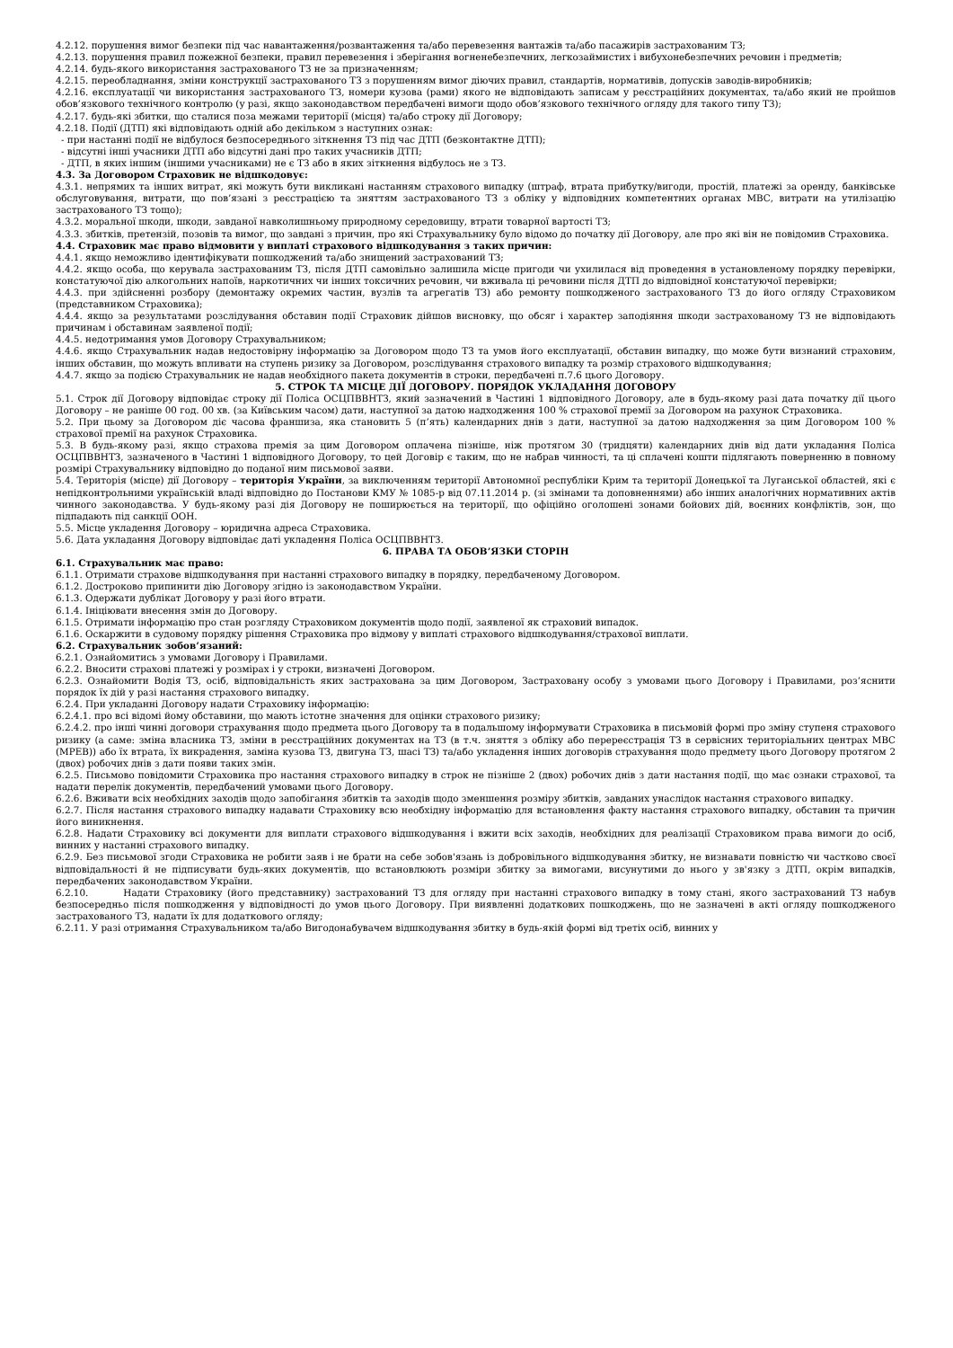4.2.12. порушення вимог безпеки під час навантаження/розвантаження та/або перевезення вантажів та/або пасажирів застрахованим ТЗ;
4.2.13. порушення правил пожежної безпеки, правил перевезення і зберігання вогненебезпечних, легкозаймистих і вибухонебезпечних речовин і предметів;
4.2.14. будь-якого використання застрахованого ТЗ не за призначенням;
4.2.15. переобладнання, зміни конструкції застрахованого ТЗ з порушенням вимог діючих правил, стандартів, нормативів, допусків заводів-виробників;
4.2.16. експлуатації чи використання застрахованого ТЗ, номери кузова (рами) якого не відповідають записам у реєстраційних документах, та/або який не пройшов обов’язкового технічного контролю (у разі, якщо законодавством передбачені вимоги щодо обов’язкового технічного огляду для такого типу ТЗ);
4.2.17. будь-які збитки, що сталися поза межами території (місця) та/або строку дії Договору;
4.2.18. Події (ДТП) які відповідають одній або декільком з наступних ознак:
- при настанні події не відбулося безпосереднього зіткнення ТЗ під час ДТП (безконтактне ДТП);
- відсутні інші учасники ДТП або відсутні дані про таких учасників ДТП;
- ДТП, в яких іншим (іншими учасниками) не є ТЗ або в яких зіткнення відбулось не з ТЗ.
4.3. За Договором Страховик не відшкодовує:
4.3.1. непрямих та інших витрат, які можуть бути викликані настанням страхового випадку (штраф, втрата прибутку/вигоди, простій, платежі за оренду, банківське обслуговування, витрати, що пов’язані з реєстрацією та зняттям застрахованого ТЗ з обліку у відповідних компетентних органах МВС, витрати на утилізацію застрахованого ТЗ тощо);
4.3.2. моральної шкоди, шкоди, завданої навколишньому природному середовищу, втрати товарної вартості ТЗ;
4.3.3. збитків, претензій, позовів та вимог, що завдані з причин, про які Страхувальнику було відомо до початку дії Договору, але про які він не повідомив Страховика.
4.4. Страховик має право відмовити у виплаті страхового відшкодування з таких причин:
4.4.1. якщо неможливо ідентифікувати пошкоджений та/або знищений застрахований ТЗ;
4.4.2. якщо особа, що керувала застрахованим ТЗ, після ДТП самовільно залишила місце пригоди чи ухилилася від проведення в установленому порядку перевірки, констатуючої дію алкогольних напоїв, наркотичних чи інших токсичних речовин, чи вживала ці речовини після ДТП до відповідної констатуючої перевірки;
4.4.3. при здійсненні розбору (демонтажу окремих частин, вузлів та агрегатів ТЗ) або ремонту пошкодженого застрахованого ТЗ до його огляду Страховиком (представником Страховика);
4.4.4. якщо за результатами розслідування обставин події Страховик дійшов висновку, що обсяг і характер заподіяння шкоди застрахованому ТЗ не відповідають причинам і обставинам заявленої події;
4.4.5. недотримання умов Договору Страхувальником;
4.4.6. якщо Страхувальник надав недостовірну інформацію за Договором щодо ТЗ та умов його експлуатації, обставин випадку, що може бути визнаний страховим, інших обставин, що можуть впливати на ступень ризику за Договором, розслідування страхового випадку та розмір страхового відшкодування;
4.4.7. якщо за подією Страхувальник не надав необхідного пакета документів в строки, передбачені п.7.6 цього Договору.
5. СТРОК ТА МІСЦЕ ДІЇ ДОГОВОРУ. ПОРЯДОК УКЛАДАННЯ ДОГОВОРУ
5.1. Строк дії Договору відповідає строку дії Поліса ОСЦПВВНТЗ, який зазначений в Частині 1 відповідного Договору, але в будь-якому разі дата початку дії цього Договору – не раніше 00 год. 00 хв. (за Київським часом) дати, наступної за датою надходження 100 % страхової премії за Договором на рахунок Страховика.
5.2. При цьому за Договором діє часова франшиза, яка становить 5 (п’ять) календарних днів з дати, наступної за датою надходження за цим Договором 100 % страхової премії на рахунок Страховика.
5.3. В будь-якому разі, якщо страхова премія за цим Договором оплачена пізніше, ніж протягом 30 (тридцяти) календарних днів від дати укладання Поліса ОСЦПВВНТЗ, зазначеного в Частині 1 відповідного Договору, то цей Договір є таким, що не набрав чинності, та ці сплачені кошти підлягають поверненню в повному розмірі Страхувальнику відповідно до поданої ним письмової заяви.
5.4. Територія (місце) дії Договору – територія України, за виключенням території Автономної республіки Крим та території Донецької та Луганської областей, які є непідконтрольними українській владі відповідно до Постанови КМУ № 1085-р від 07.11.2014 р. (зі змінами та доповненнями) або інших аналогічних нормативних актів чинного законодавства. У будь-якому разі дія Договору не поширюється на території, що офіційно оголошені зонами бойових дій, воєнних конфліктів, зон, що підпадають під санкції ООН.
5.5. Місце укладення Договору – юридична адреса Страховика.
5.6. Дата укладання Договору відповідає даті укладення Поліса ОСЦПВВНТЗ.
6. ПРАВА ТА ОБОВ’ЯЗКИ СТОРІН
6.1. Страхувальник має право:
6.1.1. Отримати страхове відшкодування при настанні страхового випадку в порядку, передбаченому Договором.
6.1.2. Достроково припинити дію Договору згідно із законодавством України.
6.1.3. Одержати дублікат Договору у разі його втрати.
6.1.4. Ініціювати внесення змін до Договору.
6.1.5. Отримати інформацію про стан розгляду Страховиком документів щодо події, заявленої як страховий випадок.
6.1.6. Оскаржити в судовому порядку рішення Страховика про відмову у виплаті страхового відшкодування/страхової виплати.
6.2. Страхувальник зобов’язаний:
6.2.1. Ознайомитись з умовами Договору і Правилами.
6.2.2. Вносити страхові платежі у розмірах і у строки, визначені Договором.
6.2.3. Ознайомити Водія ТЗ, осіб, відповідальність яких застрахована за цим Договором, Застраховану особу з умовами цього Договору і Правилами, роз’яснити порядок їх дій у разі настання страхового випадку.
6.2.4. При укладанні Договору надати Страховику інформацію:
6.2.4.1. про всі відомі йому обставини, що мають істотне значення для оцінки страхового ризику;
6.2.4.2. про інші чинні договори страхування щодо предмета цього Договору та в подальшому інформувати Страховика в письмовій формі про зміну ступеня страхового ризику (а саме: зміна власника ТЗ, зміни в реєстраційних документах на ТЗ (в т.ч. зняття з обліку або перереєстрація ТЗ в сервісних територіальних центрах МВС (МРЕВ)) або їх втрата, їх викрадення, заміна кузова ТЗ, двигуна ТЗ, шасі ТЗ) та/або укладення інших договорів страхування щодо предмету цього Договору протягом 2 (двох) робочих днів з дати появи таких змін.
6.2.5. Письмово повідомити Страховика про настання страхового випадку в строк не пізніше 2 (двох) робочих днів з дати настання події, що має ознаки страхової, та надати перелік документів, передбачений умовами цього Договору.
6.2.6. Вживати всіх необхідних заходів щодо запобігання збитків та заходів щодо зменшення розміру збитків, завданих унаслідок настання страхового випадку.
6.2.7. Після настання страхового випадку надавати Страховику всю необхідну інформацію для встановлення факту настання страхового випадку, обставин та причин його виникнення.
6.2.8. Надати Страховику всі документи для виплати страхового відшкодування і вжити всіх заходів, необхідних для реалізації Страховиком права вимоги до осіб, винних у настанні страхового випадку.
6.2.9. Без письмової згоди Страховика не робити заяв і не брати на себе зобов'язань із добровільного відшкодування збитку, не визнавати повністю чи частково своєї відповідальності й не підписувати будь-яких документів, що встановлюють розміри збитку за вимогами, висунутими до нього у зв'язку з ДТП, окрім випадків, передбачених законодавством України.
6.2.10. Надати Страховику (його представнику) застрахований ТЗ для огляду при настанні страхового випадку в тому стані, якого застрахований ТЗ набув безпосередньо після пошкодження у відповідності до умов цього Договору. При виявленні додаткових пошкоджень, що не зазначені в акті огляду пошкодженого застрахованого ТЗ, надати їх для додаткового огляду;
6.2.11. У разі отримання Страхувальником та/або Вигодонабувачем відшкодування збитку в будь-якій формі від третіх осіб, винних у